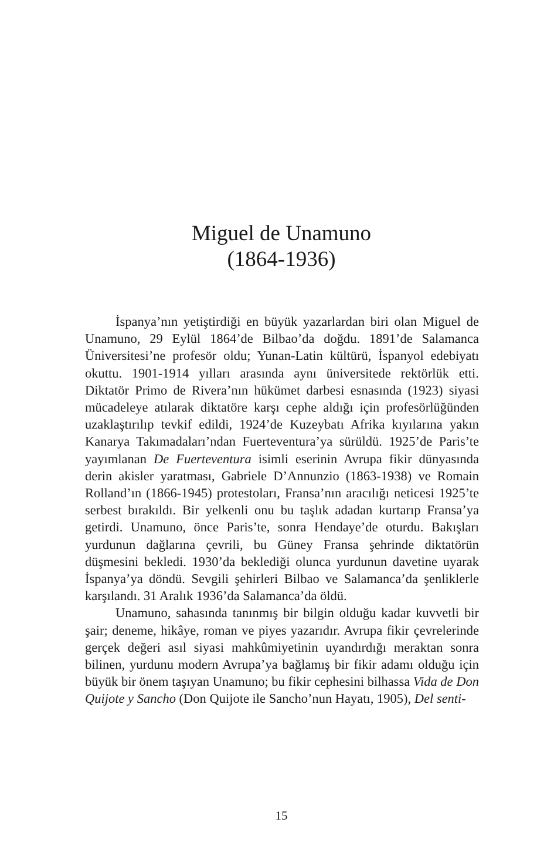Miguel de Unamuno
(1864-1936)
İspanya’nın yetiştirdiği en büyük yazarlardan biri olan Miguel de Unamuno, 29 Eylül 1864’de Bilbao’da doğdu. 1891’de Salamanca Üniversitesi’ne profesör oldu; Yunan-Latin kültürü, İspanyol edebiyatı okuttu. 1901-1914 yılları arasında aynı üniversitede rektörlük etti. Diktatör Primo de Rivera’nın hükümet darbesi esnasında (1923) siyasi mücadeleye atılarak diktatöre karşı cephe aldığı için profesörlüğünden uzaklaştırılıp tevkif edildi, 1924’de Kuzeybatı Afrika kıyılarına yakın Kanarya Takımadaları’ndan Fuerteventura’ya sürüldü. 1925’de Paris’te yayımlanan De Fuerteventura isimli eserinin Avrupa fikir dünyasında derin akisler yaratması, Gabriele D’Annunzio (1863-1938) ve Romain Rolland’ın (1866-1945) protestoları, Fransa’nın aracılığı neticesi 1925’te serbest bırakıldı. Bir yelkenli onu bu taşlık adadan kurtarıp Fransa’ya getirdi. Unamuno, önce Paris’te, sonra Hendaye’de oturdu. Bakışları yurdunun dağlarına çevrili, bu Güney Fransa şehrinde diktatörün düşmesini bekledi. 1930’da beklediği olunca yurdunun davetine uyarak İspanya’ya döndü. Sevgili şehirleri Bilbao ve Salamanca’da şenliklerle karşılandı. 31 Aralık 1936’da Salamanca’da öldü.
Unamuno, sahasında tanınmış bir bilgin olduğu kadar kuvvetli bir şair; deneme, hikâye, roman ve piyes yazarıdır. Avrupa fikir çevrelerinde gerçek değeri asıl siyasi mahkûmiyetinin uyandırdığı meraktan sonra bilinen, yurdunu modern Avrupa’ya bağlamış bir fikir adamı olduğu için büyük bir önem taşıyan Unamuno; bu fikir cephesini bilhassa Vida de Don Quijote y Sancho (Don Quijote ile Sancho’nun Hayatı, 1905), Del senti-
15